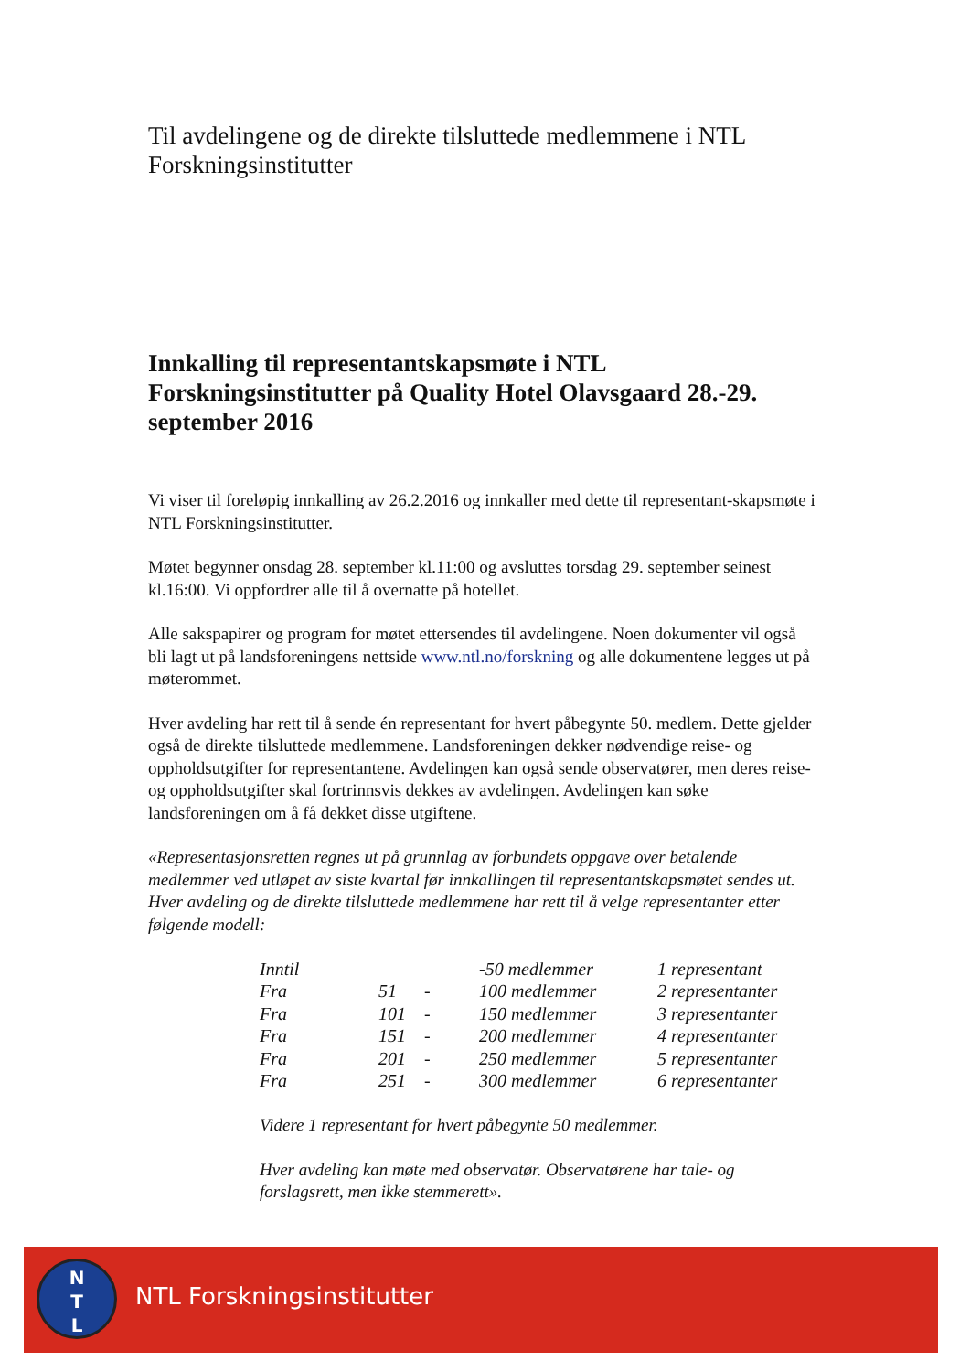Til avdelingene og de direkte tilsluttede medlemmene i NTL Forskningsinstitutter
Innkalling til representantskapsmøte i NTL Forskningsinstitutter på Quality Hotel Olavsgaard 28.-29. september 2016
Vi viser til foreløpig innkalling av 26.2.2016 og innkaller med dette til representant-skapsmøte i NTL Forskningsinstitutter.
Møtet begynner onsdag 28. september kl.11:00 og avsluttes torsdag 29. september seinest kl.16:00. Vi oppfordrer alle til å overnatte på hotellet.
Alle sakspapirer og program for møtet ettersendes til avdelingene. Noen dokumenter vil også bli lagt ut på landsforeningens nettside www.ntl.no/forskning og alle dokumentene legges ut på møterommet.
Hver avdeling har rett til å sende én representant for hvert påbegynte 50. medlem. Dette gjelder også de direkte tilsluttede medlemmene. Landsforeningen dekker nødvendige reise- og oppholdsutgifter for representantene. Avdelingen kan også sende observatører, men deres reise- og oppholdsutgifter skal fortrinnsvis dekkes av avdelingen. Avdelingen kan søke landsforeningen om å få dekket disse utgiftene.
«Representasjonsretten regnes ut på grunnlag av forbundets oppgave over betalende medlemmer ved utløpet av siste kvartal før innkallingen til representantskapsmøtet sendes ut. Hver avdeling og de direkte tilsluttede medlemmene har rett til å velge representanter etter følgende modell:
| Inntil | | | -50 medlemmer | 1 representant |
| Fra | 51 | - | 100 medlemmer | 2 representanter |
| Fra | 101 | - | 150 medlemmer | 3 representanter |
| Fra | 151 | - | 200 medlemmer | 4 representanter |
| Fra | 201 | - | 250 medlemmer | 5 representanter |
| Fra | 251 | - | 300 medlemmer | 6 representanter |
Videre 1 representant for hvert påbegynte 50 medlemmer.
Hver avdeling kan møte med observatør. Observatørene har tale- og forslagsrett, men ikke stemmerett».
N
T
L
NTL Forskningsinstitutter